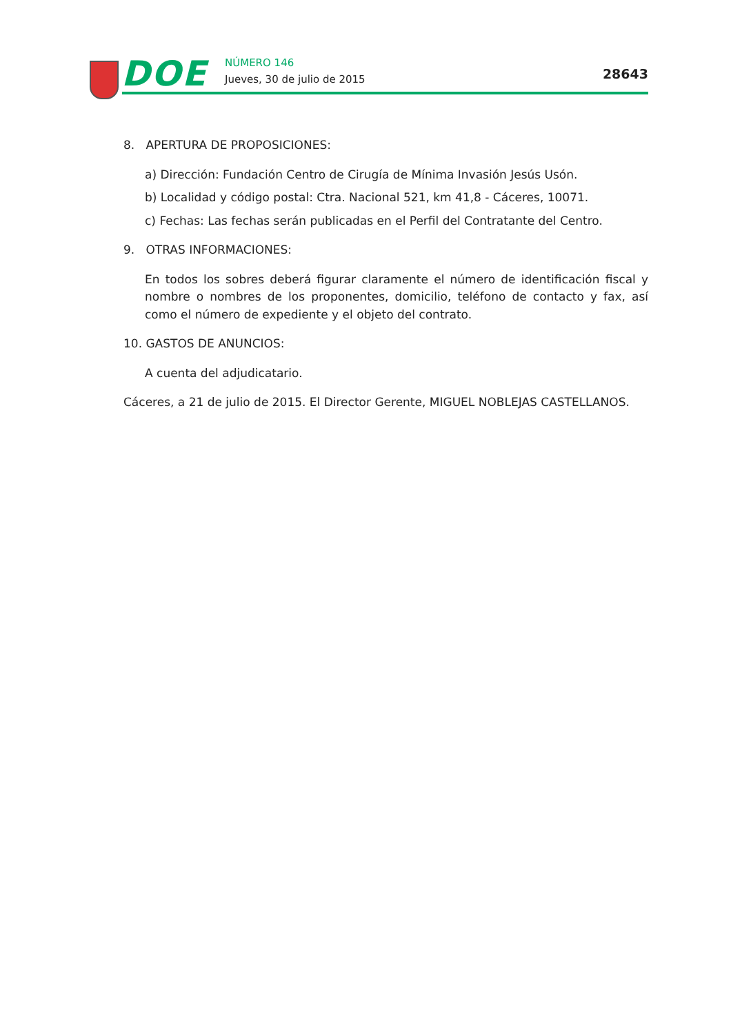DOE NÚMERO 146
Jueves, 30 de julio de 2015 28643
8. APERTURA DE PROPOSICIONES:
a) Dirección: Fundación Centro de Cirugía de Mínima Invasión Jesús Usón.
b) Localidad y código postal: Ctra. Nacional 521, km 41,8 - Cáceres, 10071.
c) Fechas: Las fechas serán publicadas en el Perfil del Contratante del Centro.
9. OTRAS INFORMACIONES:
En todos los sobres deberá figurar claramente el número de identificación fiscal y nombre o nombres de los proponentes, domicilio, teléfono de contacto y fax, así como el número de expediente y el objeto del contrato.
10. GASTOS DE ANUNCIOS:
A cuenta del adjudicatario.
Cáceres, a 21 de julio de 2015. El Director Gerente, MIGUEL NOBLEJAS CASTELLANOS.